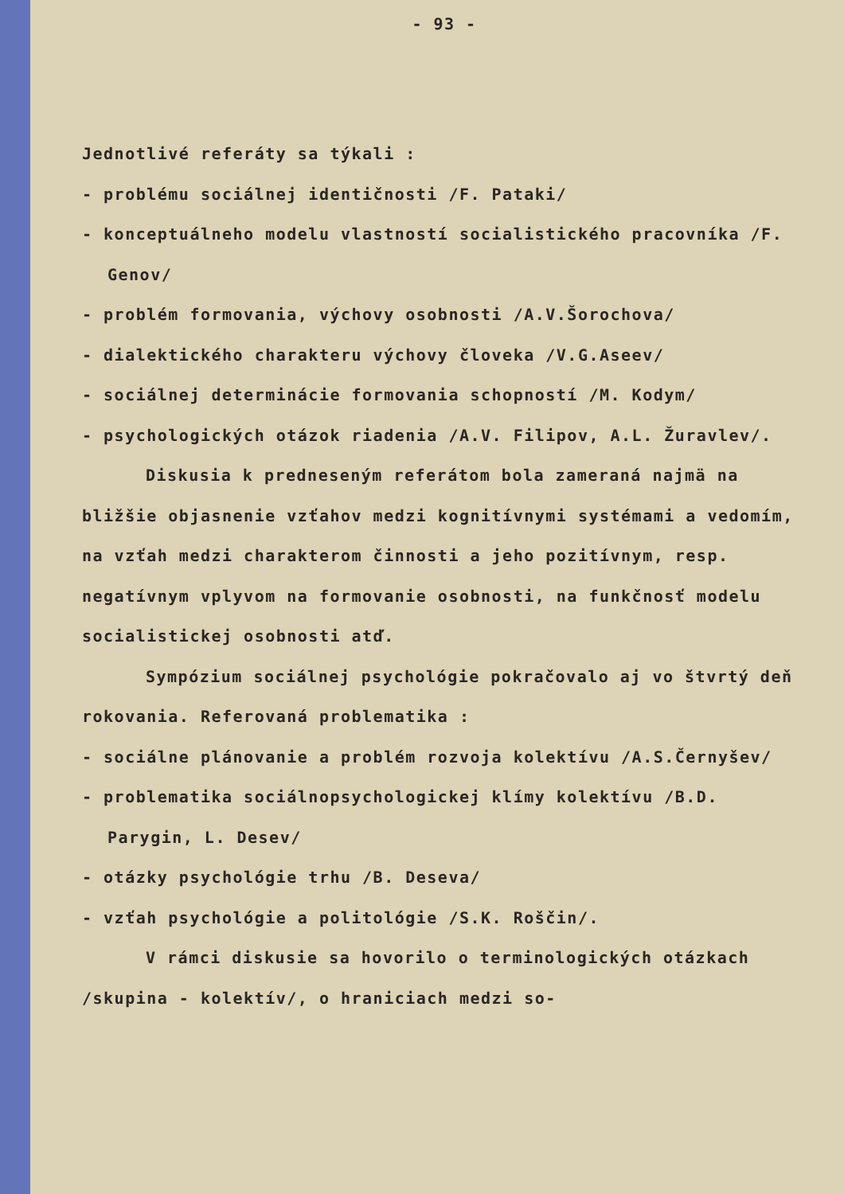- 93 -
Jednotlivé referáty sa týkali :
- problému sociálnej identičnosti /F. Pataki/
- konceptuálneho modelu vlastností socialistického pracovníka /F. Genov/
- problém formovania, výchovy osobnosti /A.V.Šorochova/
- dialektického charakteru výchovy človeka /V.G.Aseev/
- sociálnej determinácie formovania schopností /M. Kodym/
- psychologických otázok riadenia /A.V. Filipov, A.L. Žuravlev/.
Diskusia k predneseným referátom bola zameraná najmä na bližšie objasnenie vzťahov medzi kognitívnymi systémami a vedomím, na vzťah medzi charakterom činnosti a jeho pozitívnym, resp. negatívnym vplyvom na formovanie osobnosti, na funkčnosť modelu socialistickej osobnosti atď.
Sympózium sociálnej psychológie pokračovalo aj vo štvrtý deň rokovania. Referovaná problematika :
- sociálne plánovanie a problém rozvoja kolektívu /A.S.Černyšev/
- problematika sociálnopsychologickej klímy kolektívu /B.D. Parygin, L. Desev/
- otázky psychológie trhu /B. Deseva/
- vzťah psychológie a politológie /S.K. Roščin/.
V rámci diskusie sa hovorilo o terminologických otázkach /skupina - kolektív/, o hraniciach medzi so-